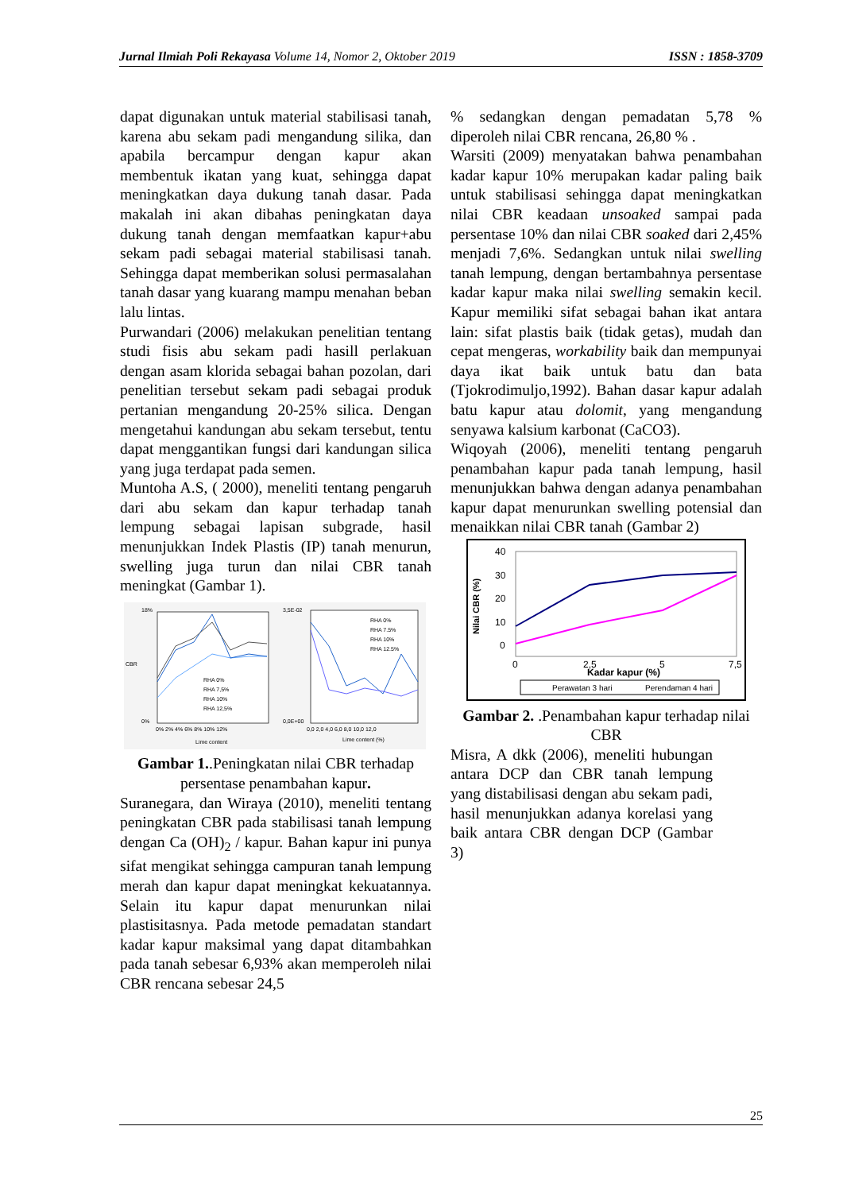Jurnal Ilmiah Poli Rekayasa Volume 14, Nomor 2, Oktober 2019 ISSN : 1858-3709
dapat digunakan untuk material stabilisasi tanah, karena abu sekam padi mengandung silika, dan apabila bercampur dengan kapur akan membentuk ikatan yang kuat, sehingga dapat meningkatkan daya dukung tanah dasar. Pada makalah ini akan dibahas peningkatan daya dukung tanah dengan memfaatkan kapur+abu sekam padi sebagai material stabilisasi tanah. Sehingga dapat memberikan solusi permasalahan tanah dasar yang kuarang mampu menahan beban lalu lintas.
Purwandari (2006) melakukan penelitian tentang studi fisis abu sekam padi hasill perlakuan dengan asam klorida sebagai bahan pozolan, dari penelitian tersebut sekam padi sebagai produk pertanian mengandung 20-25% silica. Dengan mengetahui kandungan abu sekam tersebut, tentu dapat menggantikan fungsi dari kandungan silica yang juga terdapat pada semen.
Muntoha A.S, ( 2000), meneliti tentang pengaruh dari abu sekam dan kapur terhadap tanah lempung sebagai lapisan subgrade, hasil menunjukkan Indek Plastis (IP) tanah menurun, swelling juga turun dan nilai CBR tanah meningkat (Gambar 1).
18%
0%
CBR
RHA 0%
RHA 7,5%
RHA 10%
RHA 12,5%
0% 2% 4% 6% 8% 10% 12%
Lime content
3,5E-02
0,0E+00
RHA 0%
RHA 7.5%
RHA 10%
RHA 12.5%
0,0 2,0 4,0 6,0 8,0 10,0 12,0
Lime content (%)
Gambar 1..Peningkatan nilai CBR terhadap persentase penambahan kapur.
Suranegara, dan Wiraya (2010), meneliti tentang peningkatan CBR pada stabilisasi tanah lempung dengan Ca (OH)<sub>2</sub> / kapur. Bahan kapur ini punya sifat mengikat sehingga campuran tanah lempung merah dan kapur dapat meningkat kekuatannya. Selain itu kapur dapat menurunkan nilai plastisitasnya. Pada metode pemadatan standart kadar kapur maksimal yang dapat ditambahkan pada tanah sebesar 6,93% akan memperoleh nilai CBR rencana sebesar 24,5
% sedangkan dengan pemadatan 5,78 % diperoleh nilai CBR rencana, 26,80 % .
Warsiti (2009) menyatakan bahwa penambahan kadar kapur 10% merupakan kadar paling baik untuk stabilisasi sehingga dapat meningkatkan nilai CBR keadaan unsoaked sampai pada persentase 10% dan nilai CBR soaked dari 2,45% menjadi 7,6%. Sedangkan untuk nilai swelling tanah lempung, dengan bertambahnya persentase kadar kapur maka nilai swelling semakin kecil. Kapur memiliki sifat sebagai bahan ikat antara lain: sifat plastis baik (tidak getas), mudah dan cepat mengeras, workability baik dan mempunyai daya ikat baik untuk batu dan bata (Tjokrodimuljo,1992). Bahan dasar kapur adalah batu kapur atau dolomit, yang mengandung senyawa kalsium karbonat (CaCO3).
Wiqoyah (2006), meneliti tentang pengaruh penambahan kapur pada tanah lempung, hasil menunjukkan bahwa dengan adanya penambahan kapur dapat menurunkan swelling potensial dan menaikkan nilai CBR tanah (Gambar 2)
40
30
20
10
0
Nilai CBR (%)
0
2,5
5
7,5
Kadar kapur (%)
Perawatan 3 hari
Perendaman 4 hari
Gambar 2. .Penambahan kapur terhadap nilai CBR
Misra, A dkk (2006), meneliti hubungan antara DCP dan CBR tanah lempung yang distabilisasi dengan abu sekam padi, hasil menunjukkan adanya korelasi yang baik antara CBR dengan DCP (Gambar 3)
25